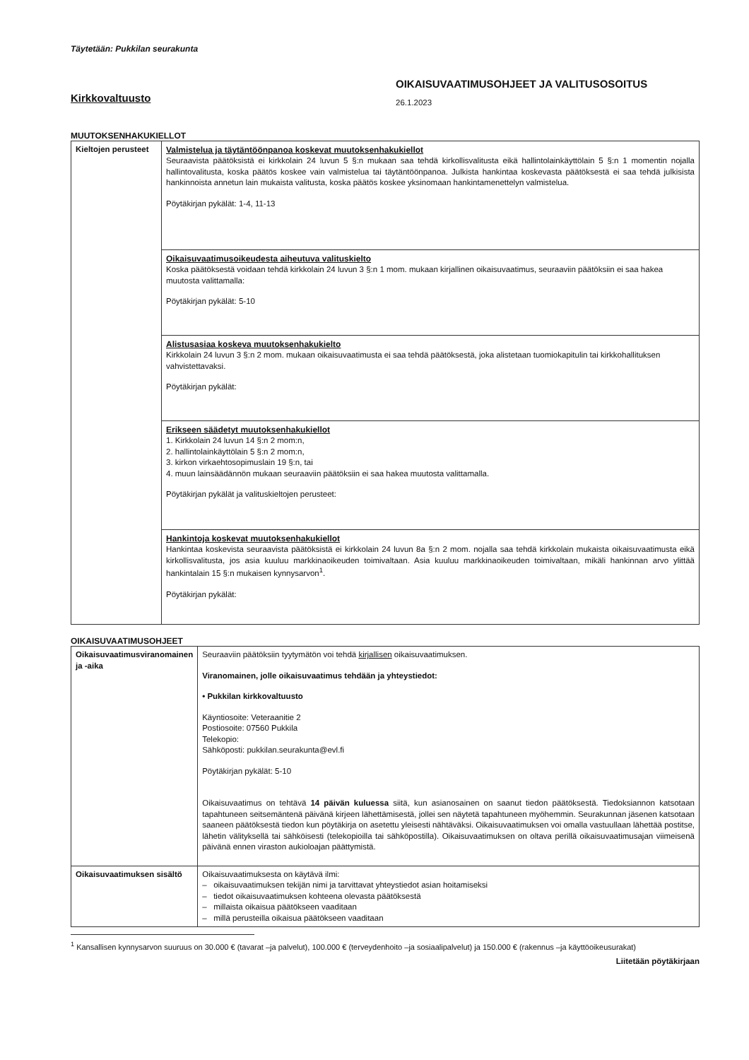Täytetään: Pukkilan seurakunta
Kirkkovaltuusto
OIKAISUVAATIMUSOHJEET JA VALITUSOSOITUS
26.1.2023
MUUTOKSENHAKUKIELLOT
| Kieltojen perusteet | Valmistelua ja täytäntöönpanoa koskevat muutoksenhakukiellot Seuraavista päätöksistä ei kirkkolain 24 luvun 5 §:n mukaan saa tehdä kirkollisvalitusta eikä hallintolainkäyttölain 5 §:n 1 momentin nojalla hallintovalitusta, koska päätös koskee vain valmistelua tai täytäntöönpanoa. Julkista hankintaa koskevasta päätöksestä ei saa tehdä julkisista hankinnoista annetun lain mukaista valitusta, koska päätös koskee yksinomaan hankintamenettelyn valmistelua. Pöytäkirjan pykälät: 1-4, 11-13 |
| | Oikaisuvaatimusoikeudesta aiheutuva valituskielto Koska päätöksestä voidaan tehdä kirkkolain 24 luvun 3 §:n 1 mom. mukaan kirjallinen oikaisuvaatimus, seuraaviin päätöksiin ei saa hakea muutosta valittamalla: Pöytäkirjan pykälät: 5-10 |
| | Alistusasiaa koskeva muutoksenhakukielto Kirkkolain 24 luvun 3 §:n 2 mom. mukaan oikaisuvaatimusta ei saa tehdä päätöksestä, joka alistetaan tuomiokapitulin tai kirkkohallituksen vahvistettavaksi. Pöytäkirjan pykälät: |
| | Erikseen säädetyt muutoksenhakukiellot 1. Kirkkolain 24 luvun 14 §:n 2 mom:n, 2. hallintolainkäyttölain 5 §:n 2 mom:n, 3. kirkon virkaehtosopimuslain 19 §:n, tai 4. muun lainsäädännön mukaan seuraaviin päätöksiin ei saa hakea muutosta valittamalla. Pöytäkirjan pykälät ja valituskieltojen perusteet: |
| | Hankintoja koskevat muutoksenhakukiellot Hankintaa koskevista seuraavista päätöksistä ei kirkkolain 24 luvun 8a §:n 2 mom. nojalla saa tehdä kirkkolain mukaista oikaisuvaatimusta eikä kirkollisvalitusta, jos asia kuuluu markkinaoikeuden toimivaltaan. Asia kuuluu markkinaoikeuden toimivaltaan, mikäli hankinnan arvo ylittää hankintalain 15 §:n mukaisen kynnysarvon<sup>1</sup>. Pöytäkirjan pykälät: |
OIKAISUVAATIMUSOHJEET
| Oikaisuvaatimusviranomainen ja -aika | Seuraaviin päätöksiin tyytymätön voi tehdä kirjallisen oikaisuvaatimuksen. Viranomainen, jolle oikaisuvaatimus tehdään ja yhteystiedot: • Pukkilan kirkkovaltuusto Käyntiosoite: Veteraanitie 2 Postiosoite: 07560 Pukkila Telekopio: Sähköposti: pukkilan.seurakunta@evl.fi Pöytäkirjan pykälät: 5-10 Oikaisuvaatimus on tehtävä 14 päivän kuluessa siitä, kun asianosainen on saanut tiedon päätöksestä. Tiedoksiannon katsotaan tapahtuneen seitsemäntenä päivänä kirjeen lähettämisestä, jollei sen näytetä tapahtuneen myöhemmin. Seurakunnan jäsenen katsotaan saaneen päätöksestä tiedon kun pöytäkirja on asetettu yleisesti nähtäväksi. Oikaisuvaatimuksen voi omalla vastuullaan lähettää postitse, lähetin välityksellä tai sähköisesti (telekopioilla tai sähköpostilla). Oikaisuvaatimuksen on oltava perillä oikaisuvaatimusajan viimeisenä päivänä ennen viraston aukioloajan päättymistä. |
| Oikaisuvaatimuksen sisältö | Oikaisuvaatimuksesta on käytävä ilmi: – oikaisuvaatimuksen tekijän nimi ja tarvittavat yhteystiedot asian hoitamiseksi – tiedot oikaisuvaatimuksen kohteena olevasta päätöksestä – millaista oikaisua päätökseen vaaditaan – millä perusteilla oikaisua päätökseen vaaditaan |
<sup>1</sup> Kansallisen kynnysarvon suuruus on 30.000 € (tavarat –ja palvelut), 100.000 € (terveydenhoito –ja sosiaalipalvelut) ja 150.000 € (rakennus –ja käyttöoikeusurakat)
Liitetään pöytäkirjaan